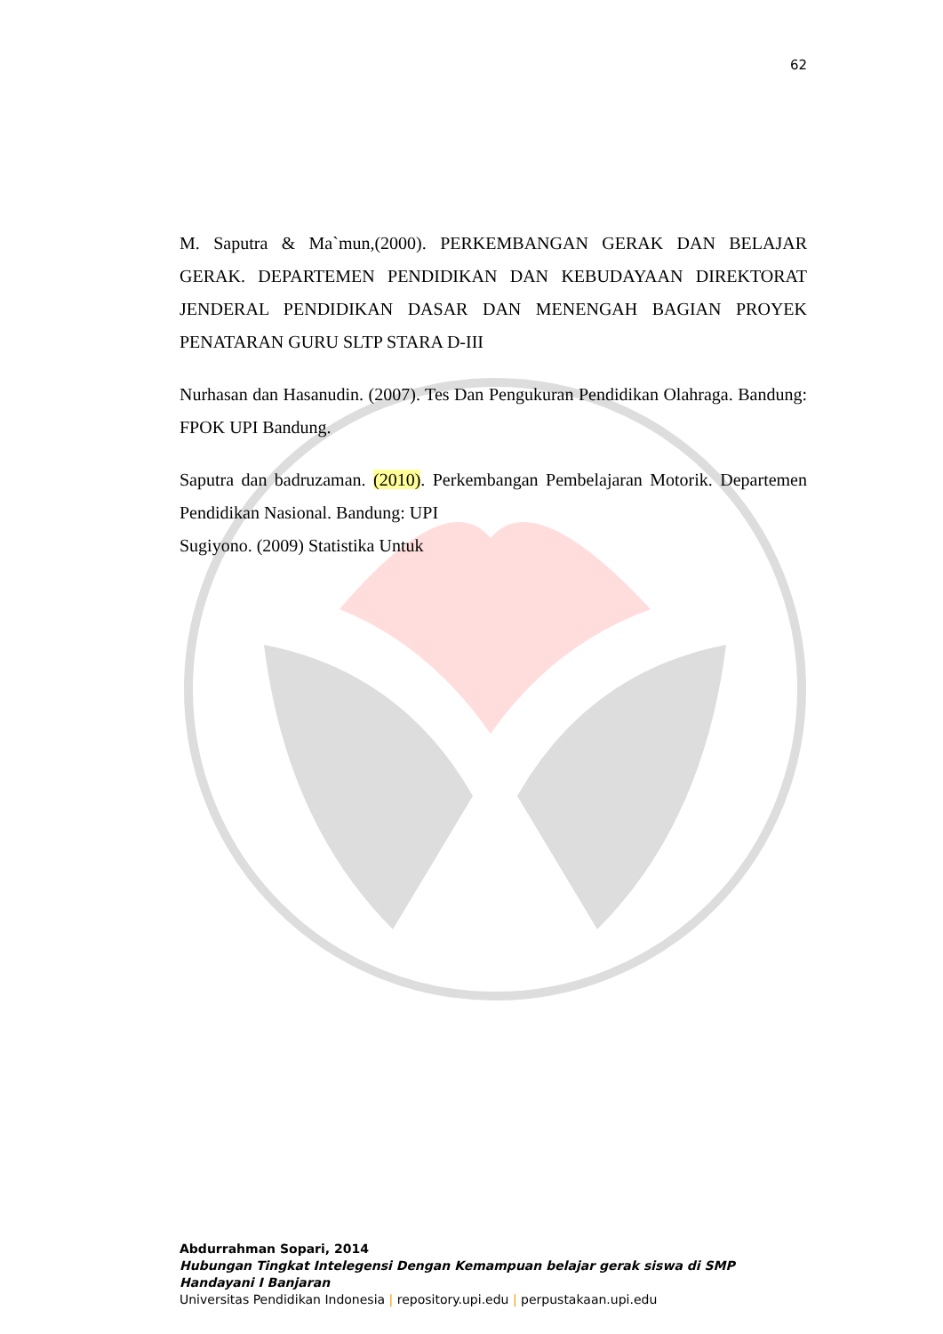62
M. Saputra & Ma`mun,(2000). PERKEMBANGAN GERAK DAN BELAJAR GERAK. DEPARTEMEN PENDIDIKAN DAN KEBUDAYAAN DIREKTORAT JENDERAL PENDIDIKAN DASAR DAN MENENGAH BAGIAN PROYEK PENATARAN GURU SLTP STARA D-III
Nurhasan dan Hasanudin. (2007). Tes Dan Pengukuran Pendidikan Olahraga. Bandung: FPOK UPI Bandung.
Saputra dan badruzaman. (2010). Perkembangan Pembelajaran Motorik. Departemen Pendidikan Nasional. Bandung: UPI
Sugiyono. (2009) Statistika Untuk
Abdurrahman Sopari, 2014
Hubungan Tingkat Intelegensi Dengan Kemampuan belajar gerak siswa di SMP Handayani I Banjaran
Universitas Pendidikan Indonesia | repository.upi.edu | perpustakaan.upi.edu